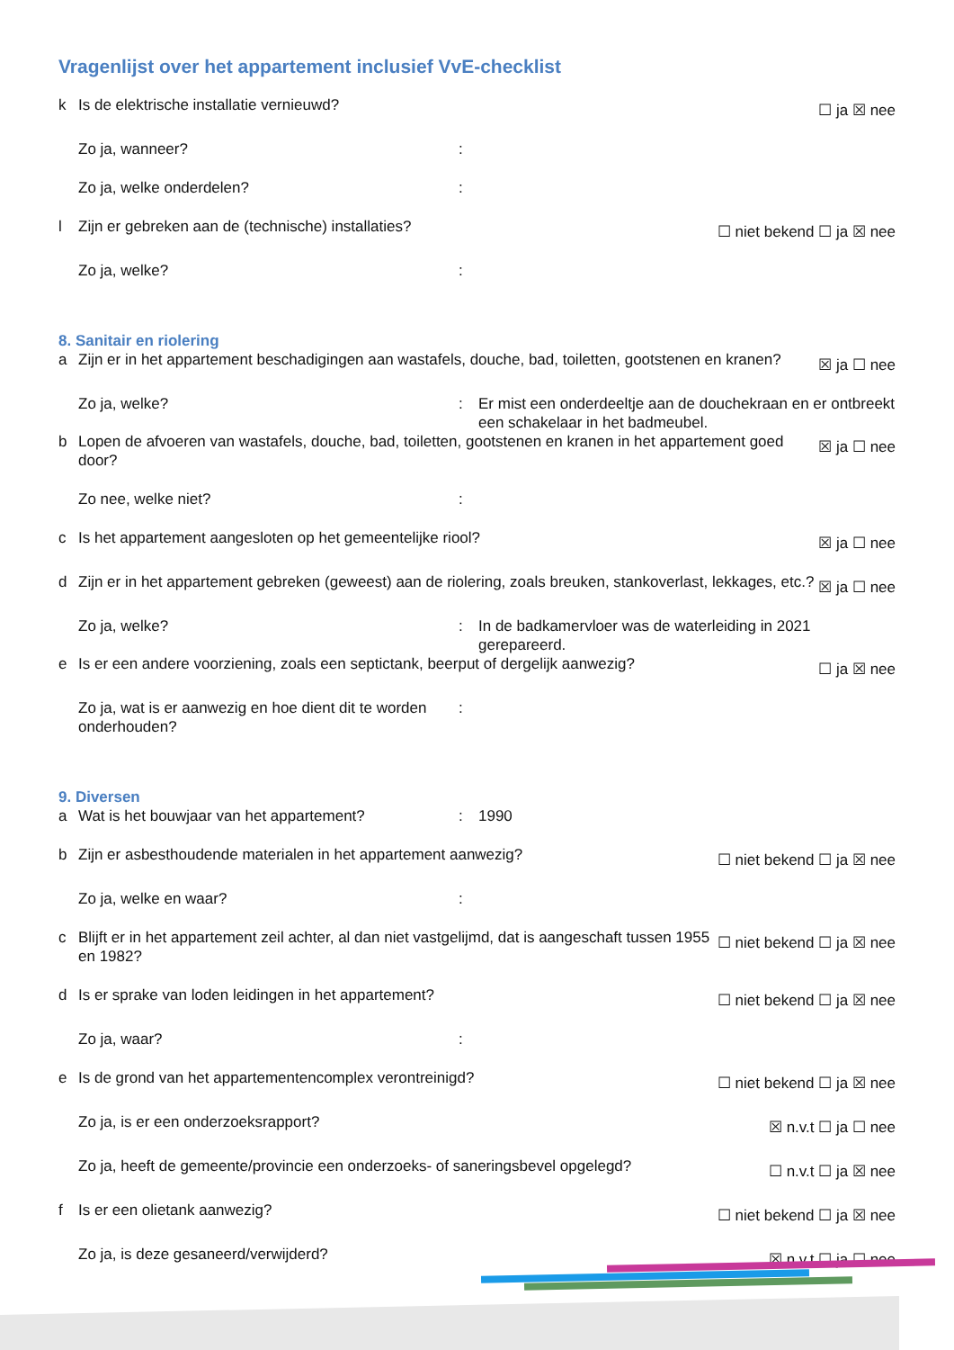Vragenlijst over het appartement inclusief VvE-checklist
k Is de elektrische installatie vernieuwd? ☐ ja ☒ nee
Zo ja, wanneer?:
Zo ja, welke onderdelen?:
l Zijn er gebreken aan de (technische) installaties? ☐ niet bekend ☐ ja ☒ nee
Zo ja, welke?:
8. Sanitair en riolering
a Zijn er in het appartement beschadigingen aan wastafels, douche, bad, toiletten, gootstenen en kranen? ☒ ja ☐ nee
Zo ja, welke?: Er mist een onderdeeltje aan de douchekraan en er ontbreekt een schakelaar in het badmeubel.
b Lopen de afvoeren van wastafels, douche, bad, toiletten, gootstenen en kranen in het appartement goed door? ☒ ja ☐ nee
Zo nee, welke niet?:
c Is het appartement aangesloten op het gemeentelijke riool? ☒ ja ☐ nee
d Zijn er in het appartement gebreken (geweest) aan de riolering, zoals breuken, stankoverlast, lekkages, etc.? ☒ ja ☐ nee
Zo ja, welke?: In de badkamervloer was de waterleiding in 2021 gerepareerd.
e Is er een andere voorziening, zoals een septictank, beerput of dergelijk aanwezig? ☐ ja ☒ nee
Zo ja, wat is er aanwezig en hoe dient dit te worden onderhouden?:
9. Diversen
a Wat is het bouwjaar van het appartement?: 1990
b Zijn er asbesthoudende materialen in het appartement aanwezig? ☐ niet bekend ☐ ja ☒ nee
Zo ja, welke en waar?:
c Blijft er in het appartement zeil achter, al dan niet vastgelijmd, dat is aangeschaft tussen 1955 en 1982? ☐ niet bekend ☐ ja ☒ nee
d Is er sprake van loden leidingen in het appartement? ☐ niet bekend ☐ ja ☒ nee
Zo ja, waar?:
e Is de grond van het appartementencomplex verontreinigd? ☐ niet bekend ☐ ja ☒ nee
Zo ja, is er een onderzoeksrapport? ☒ n.v.t ☐ ja ☐ nee
Zo ja, heeft de gemeente/provincie een onderzoeks- of saneringsbevel opgelegd? ☐ n.v.t ☐ ja ☒ nee
f Is er een olietank aanwezig? ☐ niet bekend ☐ ja ☒ nee
Zo ja, is deze gesaneerd/verwijderd? ☒ n.v.t ☐ ja ☐ nee